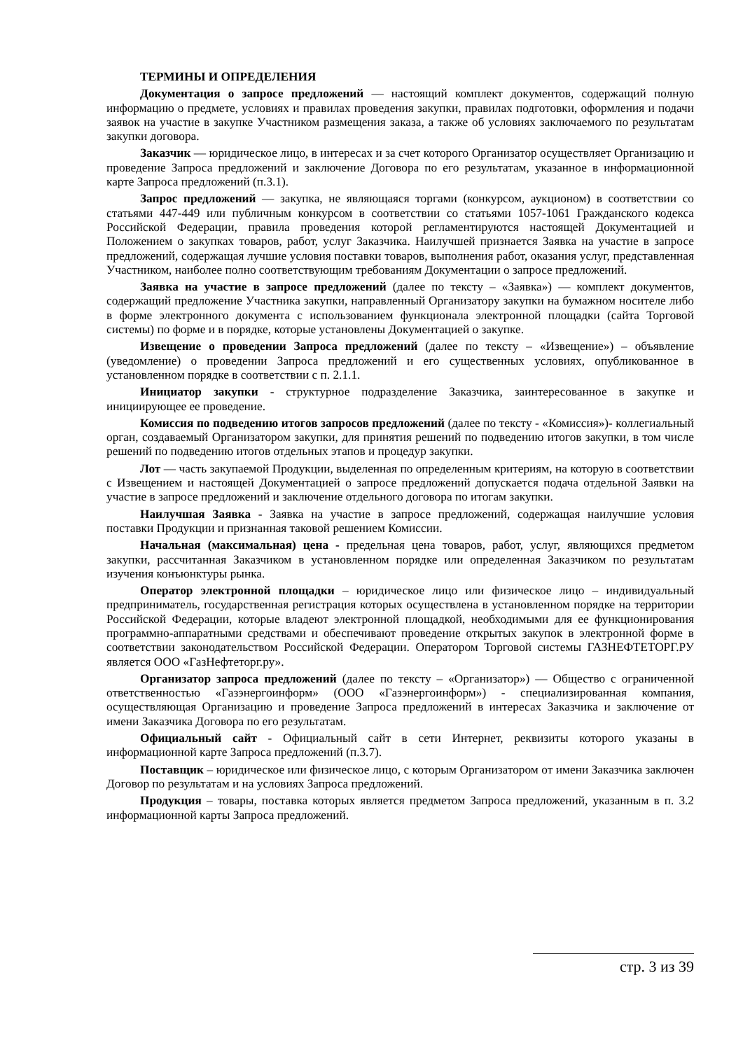ТЕРМИНЫ И ОПРЕДЕЛЕНИЯ
Документация о запросе предложений — настоящий комплект документов, содержащий полную информацию о предмете, условиях и правилах проведения закупки, правилах подготовки, оформления и подачи заявок на участие в закупке Участником размещения заказа, а также об условиях заключаемого по результатам закупки договора.
Заказчик — юридическое лицо, в интересах и за счет которого Организатор осуществляет Организацию и проведение Запроса предложений и заключение Договора по его результатам, указанное в информационной карте Запроса предложений (п.3.1).
Запрос предложений — закупка, не являющаяся торгами (конкурсом, аукционом) в соответствии со статьями 447-449 или публичным конкурсом в соответствии со статьями 1057-1061 Гражданского кодекса Российской Федерации, правила проведения которой регламентируются настоящей Документацией и Положением о закупках товаров, работ, услуг Заказчика. Наилучшей признается Заявка на участие в запросе предложений, содержащая лучшие условия поставки товаров, выполнения работ, оказания услуг, представленная Участником, наиболее полно соответствующим требованиям Документации о запросе предложений.
Заявка на участие в запросе предложений (далее по тексту – «Заявка») — комплект документов, содержащий предложение Участника закупки, направленный Организатору закупки на бумажном носителе либо в форме электронного документа с использованием функционала электронной площадки (сайта Торговой системы) по форме и в порядке, которые установлены Документацией о закупке.
Извещение о проведении Запроса предложений (далее по тексту – «Извещение») – объявление (уведомление) о проведении Запроса предложений и его существенных условиях, опубликованное в установленном порядке в соответствии с п. 2.1.1.
Инициатор закупки - структурное подразделение Заказчика, заинтересованное в закупке и инициирующее ее проведение.
Комиссия по подведению итогов запросов предложений (далее по тексту - «Комиссия»)- коллегиальный орган, создаваемый Организатором закупки, для принятия решений по подведению итогов закупки, в том числе решений по подведению итогов отдельных этапов и процедур закупки.
Лот — часть закупаемой Продукции, выделенная по определенным критериям, на которую в соответствии с Извещением и настоящей Документацией о запросе предложений допускается подача отдельной Заявки на участие в запросе предложений и заключение отдельного договора по итогам закупки.
Наилучшая Заявка - Заявка на участие в запросе предложений, содержащая наилучшие условия поставки Продукции и признанная таковой решением Комиссии.
Начальная (максимальная) цена - предельная цена товаров, работ, услуг, являющихся предметом закупки, рассчитанная Заказчиком в установленном порядке или определенная Заказчиком по результатам изучения конъюнктуры рынка.
Оператор электронной площадки – юридическое лицо или физическое лицо – индивидуальный предприниматель, государственная регистрация которых осуществлена в установленном порядке на территории Российской Федерации, которые владеют электронной площадкой, необходимыми для ее функционирования программно-аппаратными средствами и обеспечивают проведение открытых закупок в электронной форме в соответствии законодательством Российской Федерации. Оператором Торговой системы ГАЗНЕФТЕТОРГ.РУ является ООО «ГазНефтеторг.ру».
Организатор запроса предложений (далее по тексту – «Организатор») — Общество с ограниченной ответственностью «Газэнергоинформ» (ООО «Газэнергоинформ») - специализированная компания, осуществляющая Организацию и проведение Запроса предложений в интересах Заказчика и заключение от имени Заказчика Договора по его результатам.
Официальный сайт - Официальный сайт в сети Интернет, реквизиты которого указаны в информационной карте Запроса предложений (п.3.7).
Поставщик – юридическое или физическое лицо, с которым Организатором от имени Заказчика заключен Договор по результатам и на условиях Запроса предложений.
Продукция – товары, поставка которых является предметом Запроса предложений, указанным в п. 3.2 информационной карты Запроса предложений.
стр. 3 из 39